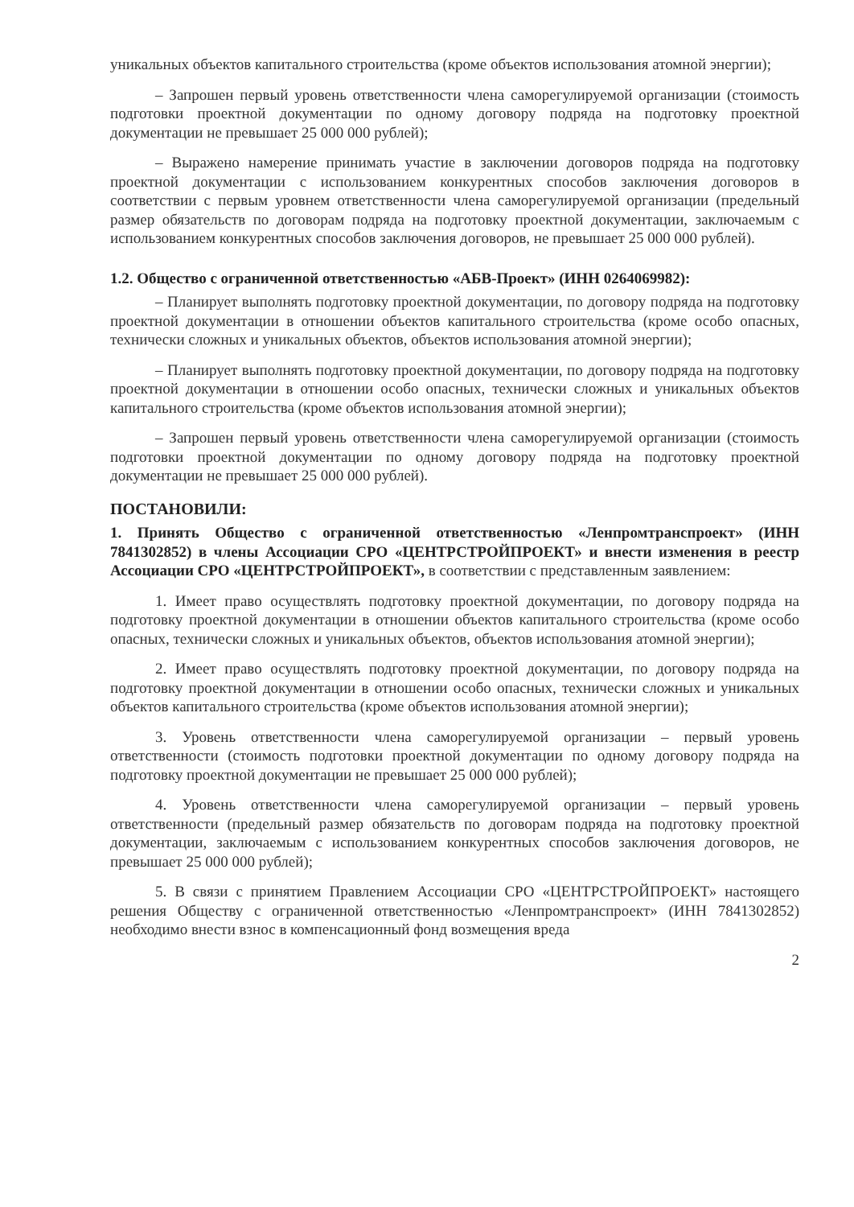уникальных объектов капитального строительства (кроме объектов использования атомной энергии);
– Запрошен первый уровень ответственности члена саморегулируемой организации (стоимость подготовки проектной документации по одному договору подряда на подготовку проектной документации не превышает 25 000 000 рублей);
– Выражено намерение принимать участие в заключении договоров подряда на подготовку проектной документации с использованием конкурентных способов заключения договоров в соответствии с первым уровнем ответственности члена саморегулируемой организации (предельный размер обязательств по договорам подряда на подготовку проектной документации, заключаемым с использованием конкурентных способов заключения договоров, не превышает 25 000 000 рублей).
1.2. Общество с ограниченной ответственностью «АБВ-Проект» (ИНН 0264069982):
– Планирует выполнять подготовку проектной документации, по договору подряда на подготовку проектной документации в отношении объектов капитального строительства (кроме особо опасных, технически сложных и уникальных объектов, объектов использования атомной энергии);
– Планирует выполнять подготовку проектной документации, по договору подряда на подготовку проектной документации в отношении особо опасных, технически сложных и уникальных объектов капитального строительства (кроме объектов использования атомной энергии);
– Запрошен первый уровень ответственности члена саморегулируемой организации (стоимость подготовки проектной документации по одному договору подряда на подготовку проектной документации не превышает 25 000 000 рублей).
ПОСТАНОВИЛИ:
1. Принять Общество с ограниченной ответственностью «Ленпромтранспроект» (ИНН 7841302852) в члены Ассоциации СРО «ЦЕНТРСТРОЙПРОЕКТ» и внести изменения в реестр Ассоциации СРО «ЦЕНТРСТРОЙПРОЕКТ», в соответствии с представленным заявлением:
1. Имеет право осуществлять подготовку проектной документации, по договору подряда на подготовку проектной документации в отношении объектов капитального строительства (кроме особо опасных, технически сложных и уникальных объектов, объектов использования атомной энергии);
2. Имеет право осуществлять подготовку проектной документации, по договору подряда на подготовку проектной документации в отношении особо опасных, технически сложных и уникальных объектов капитального строительства (кроме объектов использования атомной энергии);
3. Уровень ответственности члена саморегулируемой организации – первый уровень ответственности (стоимость подготовки проектной документации по одному договору подряда на подготовку проектной документации не превышает 25 000 000 рублей);
4. Уровень ответственности члена саморегулируемой организации – первый уровень ответственности (предельный размер обязательств по договорам подряда на подготовку проектной документации, заключаемым с использованием конкурентных способов заключения договоров, не превышает 25 000 000 рублей);
5. В связи с принятием Правлением Ассоциации СРО «ЦЕНТРСТРОЙПРОЕКТ» настоящего решения Обществу с ограниченной ответственностью «Ленпромтранспроект» (ИНН 7841302852) необходимо внести взнос в компенсационный фонд возмещения вреда
2